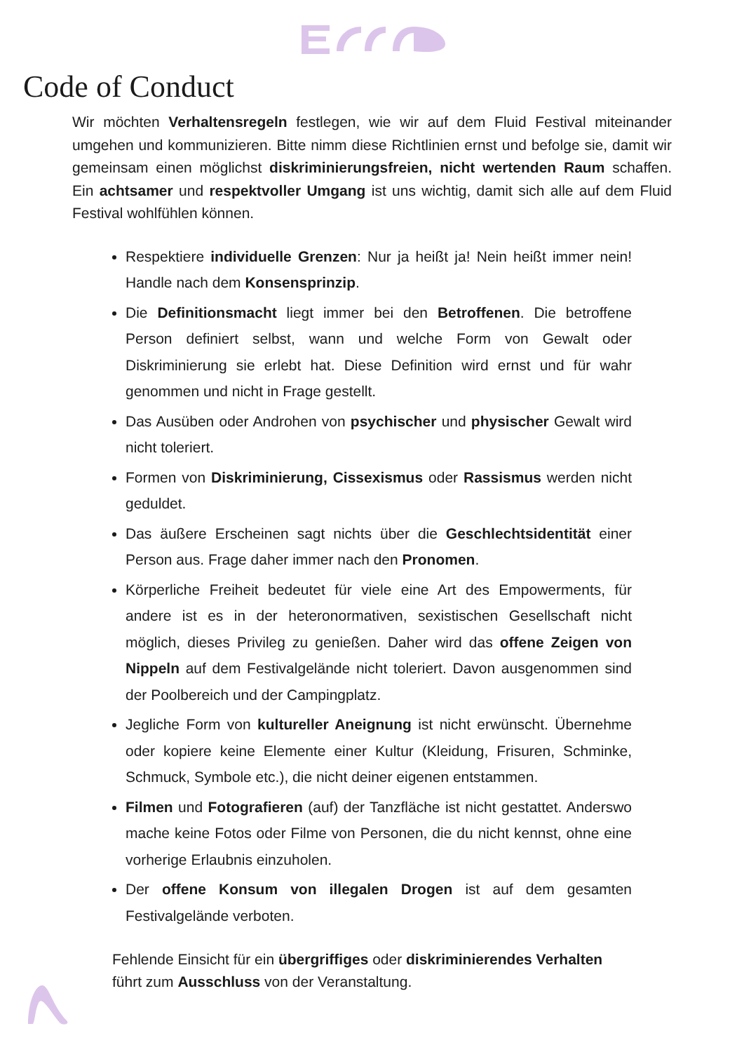Code of Conduct
Wir möchten Verhaltensregeln festlegen, wie wir auf dem Fluid Festival miteinander umgehen und kommunizieren. Bitte nimm diese Richtlinien ernst und befolge sie, damit wir gemeinsam einen möglichst diskriminierungsfreien, nicht wertenden Raum schaffen. Ein achtsamer und respektvoller Umgang ist uns wichtig, damit sich alle auf dem Fluid Festival wohlfühlen können.
Respektiere individuelle Grenzen: Nur ja heißt ja! Nein heißt immer nein! Handle nach dem Konsensprinzip.
Die Definitionsmacht liegt immer bei den Betroffenen. Die betroffene Person definiert selbst, wann und welche Form von Gewalt oder Diskriminierung sie erlebt hat. Diese Definition wird ernst und für wahr genommen und nicht in Frage gestellt.
Das Ausüben oder Androhen von psychischer und physischer Gewalt wird nicht toleriert.
Formen von Diskriminierung, Cissexismus oder Rassismus werden nicht geduldet.
Das äußere Erscheinen sagt nichts über die Geschlechtsidentität einer Person aus. Frage daher immer nach den Pronomen.
Körperliche Freiheit bedeutet für viele eine Art des Empowerments, für andere ist es in der heteronormativen, sexistischen Gesellschaft nicht möglich, dieses Privileg zu genießen. Daher wird das offene Zeigen von Nippeln auf dem Festivalgelände nicht toleriert. Davon ausgenommen sind der Poolbereich und der Campingplatz.
Jegliche Form von kultureller Aneignung ist nicht erwünscht. Übernehme oder kopiere keine Elemente einer Kultur (Kleidung, Frisuren, Schminke, Schmuck, Symbole etc.), die nicht deiner eigenen entstammen.
Filmen und Fotografieren (auf) der Tanzfläche ist nicht gestattet. Anderswo mache keine Fotos oder Filme von Personen, die du nicht kennst, ohne eine vorherige Erlaubnis einzuholen.
Der offene Konsum von illegalen Drogen ist auf dem gesamten Festivalgelände verboten.
Fehlende Einsicht für ein übergriffiges oder diskriminierendes Verhalten führt zum Ausschluss von der Veranstaltung.